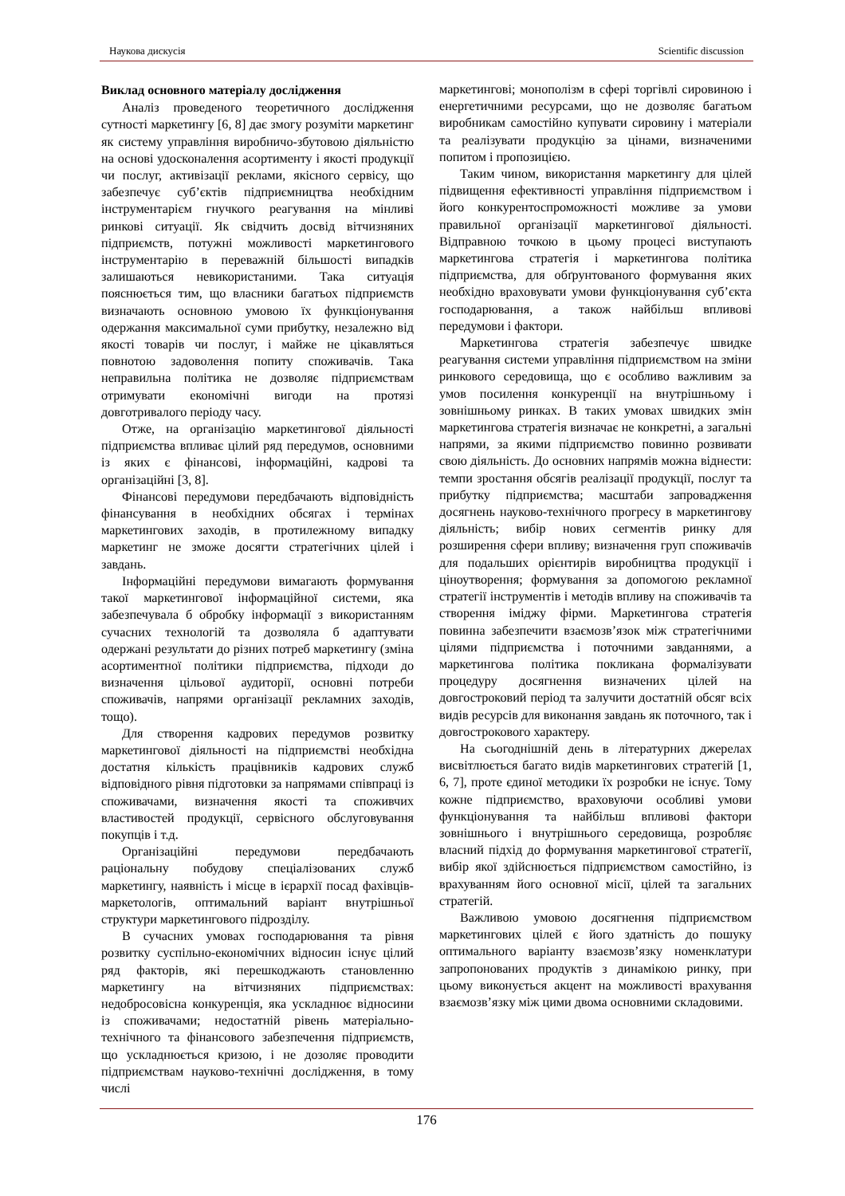Наукова дискусія Scientific discussion
Виклад основного матеріалу дослідження
Аналіз проведеного теоретичного дослідження сутності маркетингу [6, 8] дає змогу розуміти маркетинг як систему управління виробничо-збутовою діяльністю на основі удосконалення асортименту і якості продукції чи послуг, активізації реклами, якісного сервісу, що забезпечує суб’єктів підприємництва необхідним інструментарієм гнучкого реагування на мінливі ринкові ситуації. Як свідчить досвід вітчизняних підприємств, потужні можливості маркетингового інструментарію в переважній більшості випадків залишаються невикористаними. Така ситуація пояснюється тим, що власники багатьох підприємств визначають основною умовою їх функціонування одержання максимальної суми прибутку, незалежно від якості товарів чи послуг, і майже не цікавляться повнотою задоволення попиту споживачів. Така неправильна політика не дозволяє підприємствам отримувати економічні вигоди на протязі довготривалого періоду часу.
Отже, на організацію маркетингової діяльності підприємства впливає цілий ряд передумов, основними із яких є фінансові, інформаційні, кадрові та організаційні [3, 8].
Фінансові передумови передбачають відповідність фінансування в необхідних обсягах і термінах маркетингових заходів, в протилежному випадку маркетинг не зможе досягти стратегічних цілей і завдань.
Інформаційні передумови вимагають формування такої маркетингової інформаційної системи, яка забезпечувала б обробку інформації з використанням сучасних технологій та дозволяла б адаптувати одержані результати до різних потреб маркетингу (зміна асортиментної політики підприємства, підходи до визначення цільової аудиторії, основні потреби споживачів, напрями організації рекламних заходів, тощо).
Для створення кадрових передумов розвитку маркетингової діяльності на підприємстві необхідна достатня кількість працівників кадрових служб відповідного рівня підготовки за напрямами співпраці із споживачами, визначення якості та споживчих властивостей продукції, сервісного обслуговування покупців і т.д.
Організаційні передумови передбачають раціональну побудову спеціалізованих служб маркетингу, наявність і місце в ієрархії посад фахівців-маркетологів, оптимальний варіант внутрішньої структури маркетингового підрозділу.
В сучасних умовах господарювання та рівня розвитку суспільно-економічних відносин існує цілий ряд факторів, які перешкоджають становленню маркетингу на вітчизняних підприємствах: недобросовісна конкуренція, яка ускладнює відносини із споживачами; недостатній рівень матеріально-технічного та фінансового забезпечення підприємств, що ускладнюється кризою, і не дозоляє проводити підприємствам науково-технічні дослідження, в тому числі
маркетингові; монополізм в сфері торгівлі сировиною і енергетичними ресурсами, що не дозволяє багатьом виробникам самостійно купувати сировину і матеріали та реалізувати продукцію за цінами, визначеними попитом і пропозицією.
Таким чином, використання маркетингу для цілей підвищення ефективності управління підприємством і його конкурентоспроможності можливе за умови правильної організації маркетингової діяльності. Відправною точкою в цьому процесі виступають маркетингова стратегія і маркетингова політика підприємства, для обґрунтованого формування яких необхідно враховувати умови функціонування суб’єкта господарювання, а також найбільш впливові передумови і фактори.
Маркетингова стратегія забезпечує швидке реагування системи управління підприємством на зміни ринкового середовища, що є особливо важливим за умов посилення конкуренції на внутрішньому і зовнішньому ринках. В таких умовах швидких змін маркетингова стратегія визначає не конкретні, а загальні напрями, за якими підприємство повинно розвивати свою діяльність. До основних напрямів можна віднести: темпи зростання обсягів реалізації продукції, послуг та прибутку підприємства; масштаби запровадження досягнень науково-технічного прогресу в маркетингову діяльність; вибір нових сегментів ринку для розширення сфери впливу; визначення груп споживачів для подальших орієнтирів виробництва продукції і ціноутворення; формування за допомогою рекламної стратегії інструментів і методів впливу на споживачів та створення іміджу фірми. Маркетингова стратегія повинна забезпечити взаємозв’язок між стратегічними цілями підприємства і поточними завданнями, а маркетингова політика покликана формалізувати процедуру досягнення визначених цілей на довгостроковий період та залучити достатній обсяг всіх видів ресурсів для виконання завдань як поточного, так і довгострокового характеру.
На сьогоднішній день в літературних джерелах висвітлюється багато видів маркетингових стратегій [1, 6, 7], проте єдиної методики їх розробки не існує. Тому кожне підприємство, враховуючи особливі умови функціонування та найбільш впливові фактори зовнішнього і внутрішнього середовища, розробляє власний підхід до формування маркетингової стратегії, вибір якої здійснюється підприємством самостійно, із врахуванням його основної місії, цілей та загальних стратегій.
Важливою умовою досягнення підприємством маркетингових цілей є його здатність до пошуку оптимального варіанту взаємозв’язку номенклатури запропонованих продуктів з динамікою ринку, при цьому виконується акцент на можливості врахування взаємозв’язку між цими двома основними складовими.
176